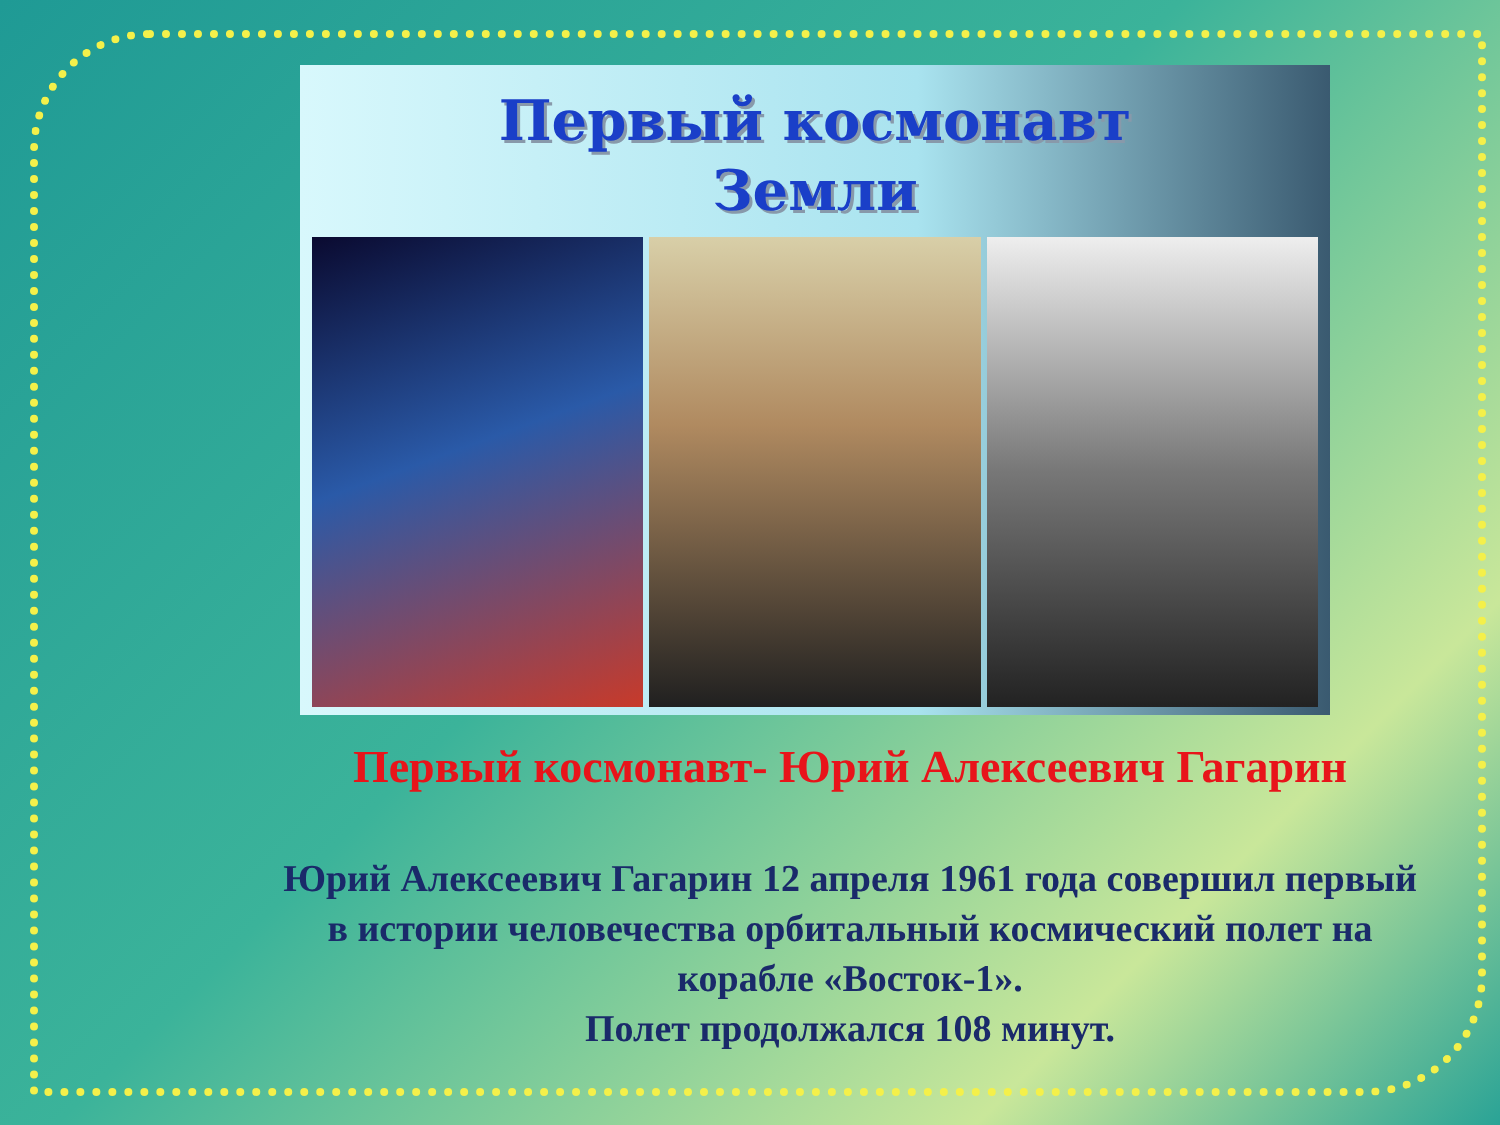Первый космонавт
Земли
Первый космонавт- Юрий Алексеевич Гагарин
Юрий Алексеевич Гагарин 12 апреля 1961 года совершил первый в истории человечества орбитальный космический полет на корабле «Восток-1».
Полет продолжался 108 минут.